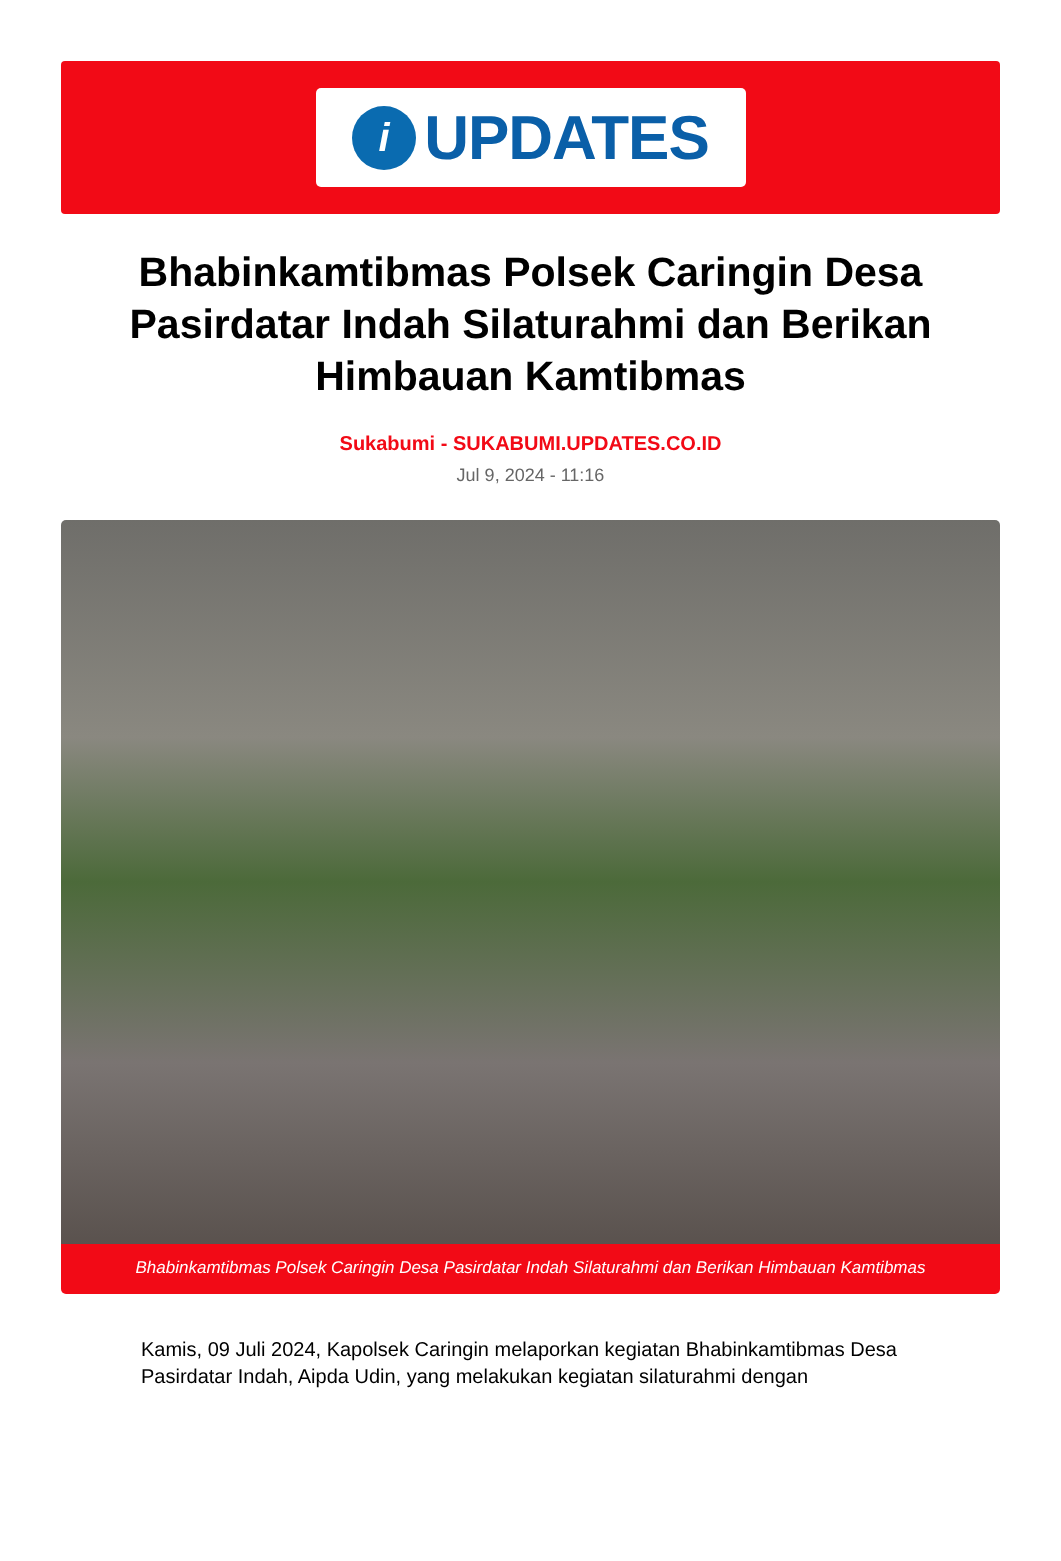i
UPDATES
Bhabinkamtibmas Polsek Caringin Desa Pasirdatar Indah Silaturahmi dan Berikan Himbauan Kamtibmas
Sukabumi - SUKABUMI.UPDATES.CO.ID
Jul 9, 2024 - 11:16
Bhabinkamtibmas Polsek Caringin Desa Pasirdatar Indah Silaturahmi dan Berikan Himbauan Kamtibmas
Kamis, 09 Juli 2024, Kapolsek Caringin melaporkan kegiatan Bhabinkamtibmas Desa Pasirdatar Indah, Aipda Udin, yang melakukan kegiatan silaturahmi dengan